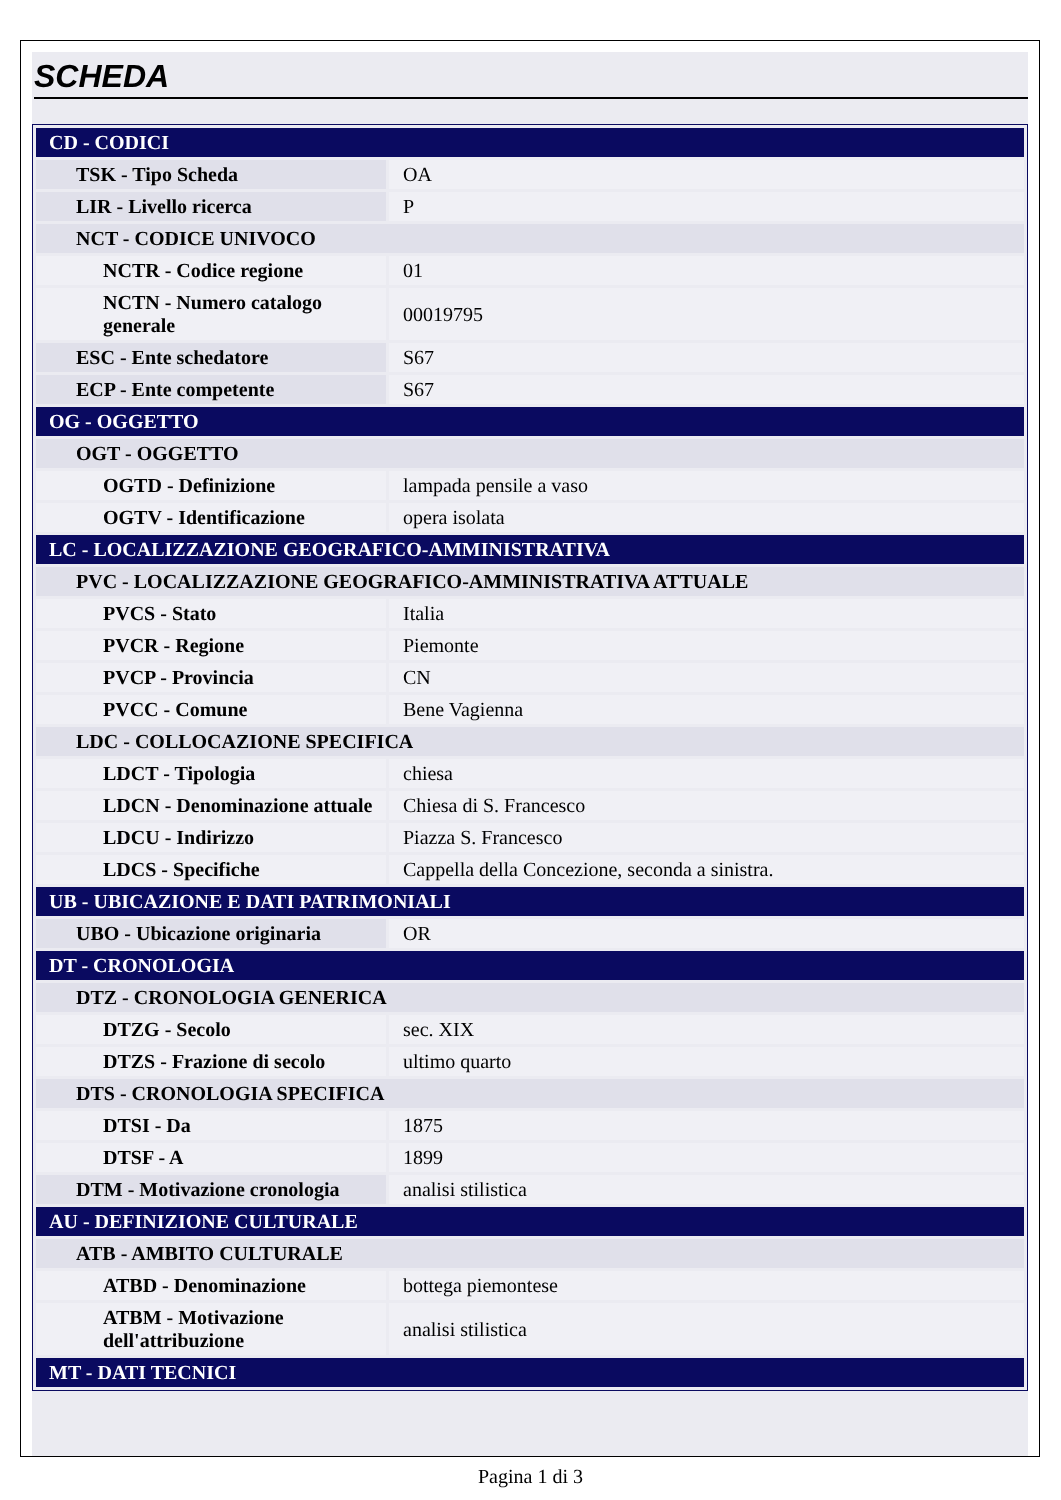SCHEDA
| CD - CODICI | |
| TSK - Tipo Scheda | OA |
| LIR - Livello ricerca | P |
| NCT - CODICE UNIVOCO | |
| NCTR - Codice regione | 01 |
| NCTN - Numero catalogo generale | 00019795 |
| ESC - Ente schedatore | S67 |
| ECP - Ente competente | S67 |
| OG - OGGETTO | |
| OGT - OGGETTO | |
| OGTD - Definizione | lampada pensile a vaso |
| OGTV - Identificazione | opera isolata |
| LC - LOCALIZZAZIONE GEOGRAFICO-AMMINISTRATIVA | |
| PVC - LOCALIZZAZIONE GEOGRAFICO-AMMINISTRATIVA ATTUALE | |
| PVCS - Stato | Italia |
| PVCR - Regione | Piemonte |
| PVCP - Provincia | CN |
| PVCC - Comune | Bene Vagienna |
| LDC - COLLOCAZIONE SPECIFICA | |
| LDCT - Tipologia | chiesa |
| LDCN - Denominazione attuale | Chiesa di S. Francesco |
| LDCU - Indirizzo | Piazza S. Francesco |
| LDCS - Specifiche | Cappella della Concezione, seconda a sinistra. |
| UB - UBICAZIONE E DATI PATRIMONIALI | |
| UBO - Ubicazione originaria | OR |
| DT - CRONOLOGIA | |
| DTZ - CRONOLOGIA GENERICA | |
| DTZG - Secolo | sec. XIX |
| DTZS - Frazione di secolo | ultimo quarto |
| DTS - CRONOLOGIA SPECIFICA | |
| DTSI - Da | 1875 |
| DTSF - A | 1899 |
| DTM - Motivazione cronologia | analisi stilistica |
| AU - DEFINIZIONE CULTURALE | |
| ATB - AMBITO CULTURALE | |
| ATBD - Denominazione | bottega piemontese |
| ATBM - Motivazione dell'attribuzione | analisi stilistica |
| MT - DATI TECNICI | |
Pagina 1 di 3